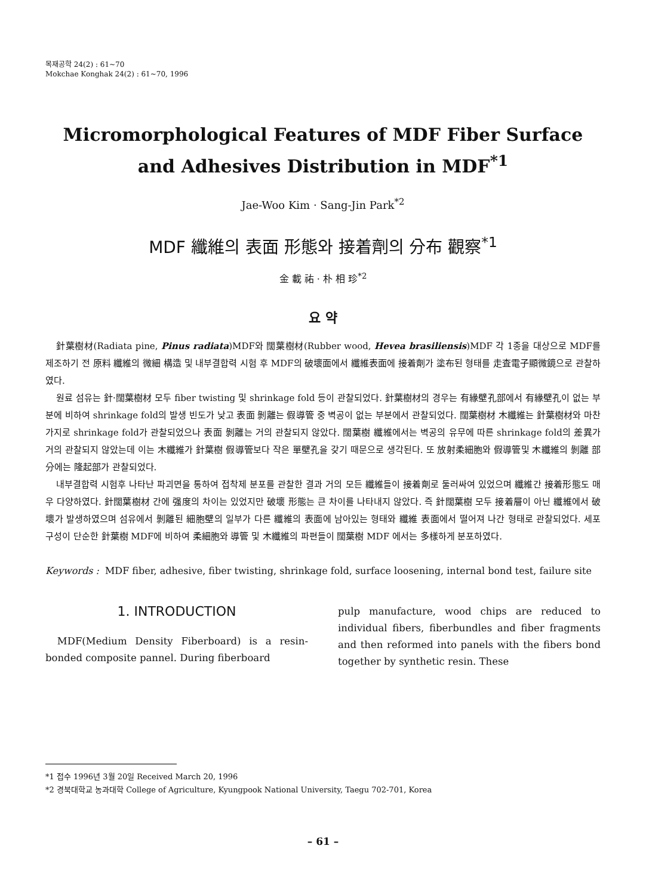목재공학 24(2) : 61~70
Mokchae Konghak 24(2) : 61~70, 1996
Micromorphological Features of MDF Fiber Surface and Adhesives Distribution in MDF<sup>*1</sup>
Jae-Woo Kim · Sang-Jin Park<sup>*2</sup>
MDF 纖維의 表面 形態와 接着劑의 分布 觀察<sup>*1</sup>
金 載 祐 · 朴 相 珍<sup>*2</sup>
요 약
針葉樹材(Radiata pine, Pinus radiata)MDF와 闊葉樹材(Rubber wood, Hevea brasiliensis)MDF 각 1종을 대상으로 MDF를 제조하기 전 原料 纖維의 微細 構造 및 내부결합력 시험 후 MDF의 破壞面에서 纖維表面에 接着劑가 塗布된 형태를 走査電子顯微鏡으로 관찰하였다.
원료 섬유는 針·闊葉樹材 모두 fiber twisting 및 shrinkage fold 등이 관찰되었다. 針葉樹材의 경우는 有緣壁孔部에서 有緣壁孔이 없는 부분에 비하여 shrinkage fold의 발생 빈도가 낮고 表面 剝離는 假導管 중 벽공이 없는 부분에서 관찰되었다. 闊葉樹材 木纖維는 針葉樹材와 마찬가지로 shrinkage fold가 관찰되었으나 表面 剝離는 거의 관찰되지 않았다. 闊葉樹 纖維에서는 벽공의 유무에 따른 shrinkage fold의 差異가 거의 관찰되지 않았는데 이는 木纖維가 針葉樹 假導管보다 작은 單壁孔을 갖기 때문으로 생각된다. 또 放射柔細胞와 假導管및 木纖維의 剝離 部分에는 隆起部가 관찰되었다.
내부결합력 시험후 나타난 파괴면을 통하여 접착제 분포를 관찰한 결과 거의 모든 纖維들이 接着劑로 둘러싸여 있었으며 纖維간 接着形態도 매우 다양하였다. 針闊葉樹材 간에 强度의 차이는 있었지만 破壞 形態는 큰 차이를 나타내지 않았다. 즉 針闊葉樹 모두 接着層이 아닌 纖維에서 破壞가 발생하였으며 섬유에서 剝離된 細胞壁의 일부가 다른 纖維의 表面에 남아있는 형태와 纖維 表面에서 떨어져 나간 형태로 관찰되었다. 세포 구성이 단순한 針葉樹 MDF에 비하여 柔細胞와 導管 및 木纖維의 파편들이 闊葉樹 MDF 에서는 多樣하게 분포하였다.
Keywords : MDF fiber, adhesive, fiber twisting, shrinkage fold, surface loosening, internal bond test, failure site
1. INTRODUCTION
MDF(Medium Density Fiberboard) is a resin-bonded composite pannel. During fiberboard
pulp manufacture, wood chips are reduced to individual fibers, fiberbundles and fiber fragments and then reformed into panels with the fibers bond together by synthetic resin. These
*1 접수 1996년 3월 20일 Received March 20, 1996
*2 경북대학교 농과대학 College of Agriculture, Kyungpook National University, Taegu 702-701, Korea
– 61 –